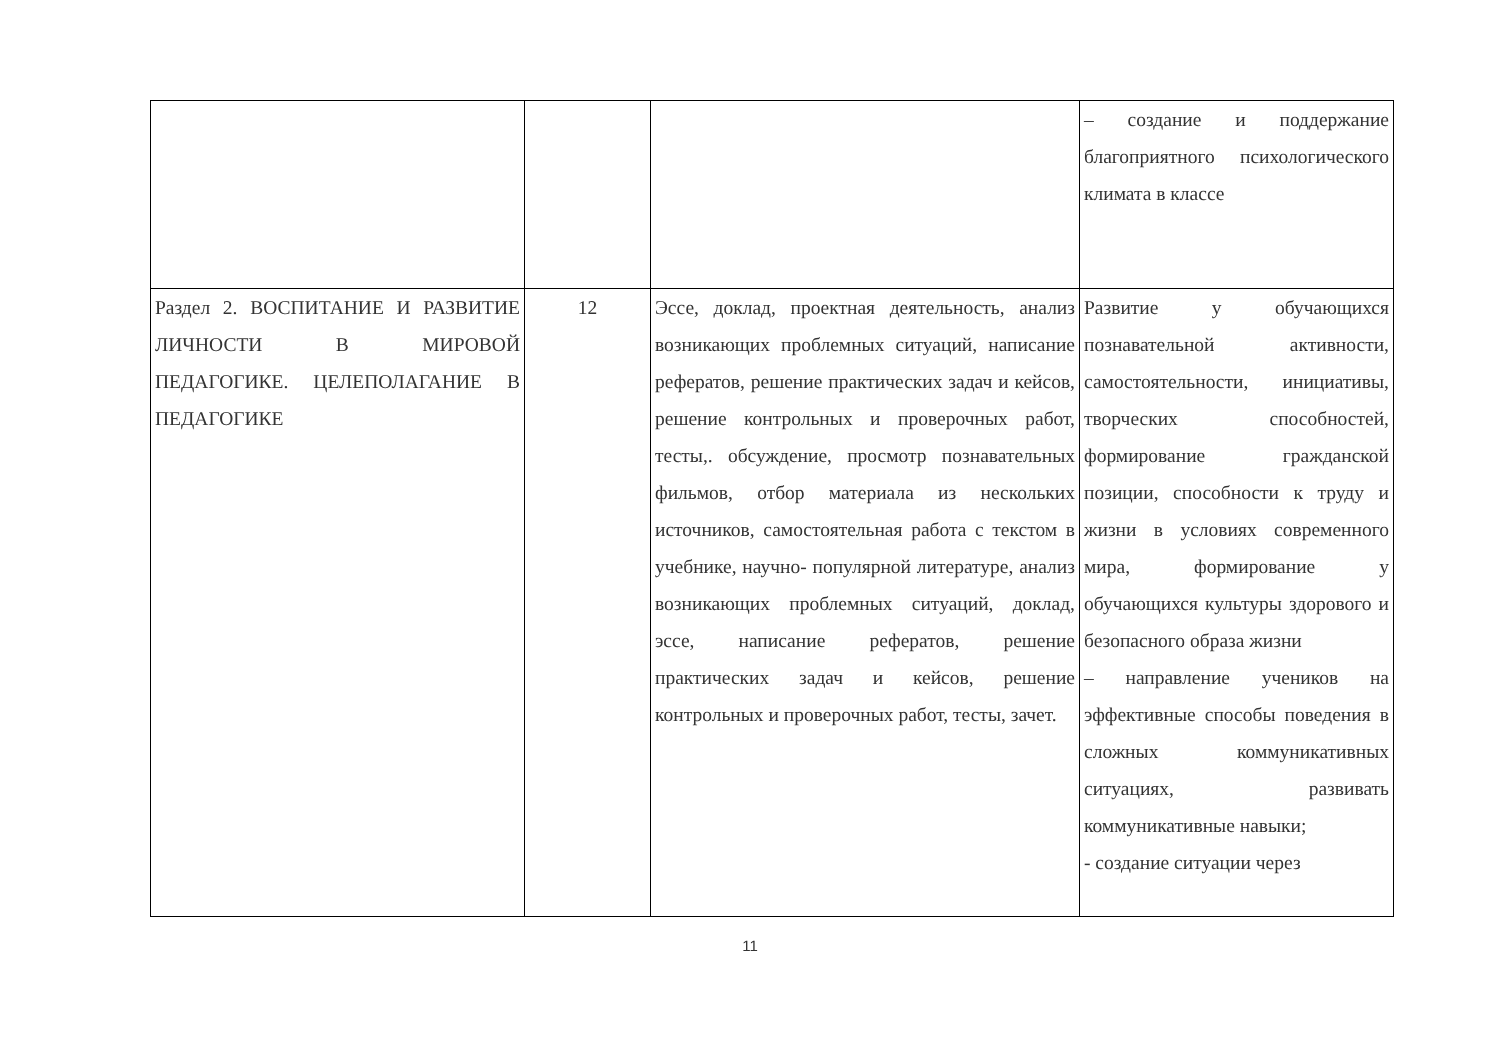| | | | – создание и поддержание благоприятного психологического климата в классе |
| Раздел 2. ВОСПИТАНИЕ И РАЗВИТИЕ ЛИЧНОСТИ В МИРОВОЙ ПЕДАГОГИКЕ. ЦЕЛЕПОЛАГАНИЕ В ПЕДАГОГИКЕ | 12 | Эссе, доклад, проектная деятельность, анализ возникающих проблемных ситуаций, написание рефератов, решение практических задач и кейсов, решение контрольных и проверочных работ, тесты,. обсуждение, просмотр познавательных фильмов, отбор материала из нескольких источников, самостоятельная работа с текстом в учебнике, научно- популярной литературе, анализ возникающих проблемных ситуаций, доклад, эссе, написание рефератов, решение практических задач и кейсов, решение контрольных и проверочных работ, тесты, зачет. | Развитие у обучающихся познавательной активности, самостоятельности, инициативы, творческих способностей, формирование гражданской позиции, способности к труду и жизни в условиях современного мира, формирование у обучающихся культуры здорового и безопасного образа жизни – направление учеников на эффективные способы поведения в сложных коммуникативных ситуациях, развивать коммуникативные навыки; - создание ситуации через |
11